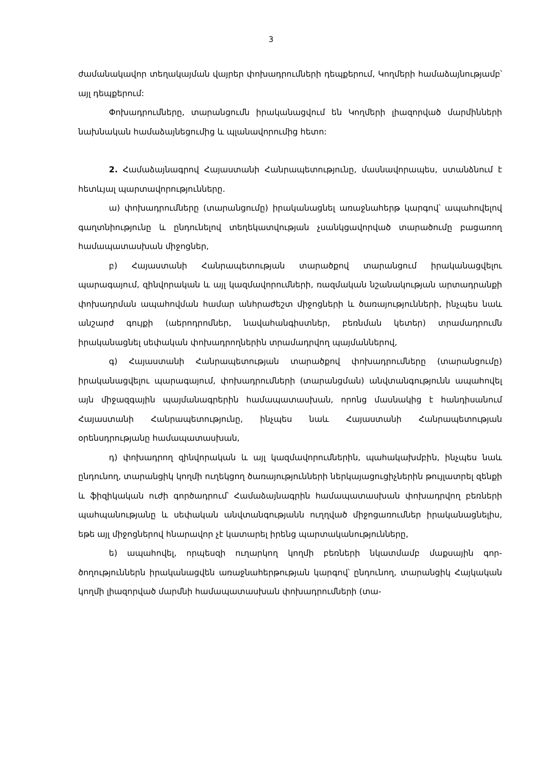3
ժամանակավոր տեղակայման վայրեր փոխադրումների դեպքերում, Կողմերի հա­մաձայնությամբ՝ այլ դեպքերում:
Փոխադրումները, տարանցումն իրականացվում են Կողմերի լիազորված մար­մինների նախնական համաձայնեցումից և պլանավորումից հետո:
2. Համաձայնագրով Հայաստանի Հանրապետությունը, մասնավորապես, ստանձնում է հետևյալ պարտավորությունները.
ա) փոխադրումները (տարանցումը) իրականացնել առաջնահերթ կարգով՝ ապահովելով գաղտնիությունը և ընդունելով տեղեկատվության չսանկցավորված տարածումը բացառող համապատասխան միջոցներ,
բ) Հայաստանի Հանրապետության տարածքով տարանցում իրականացվելու պարագայում, զինվորական և այլ կազմավորումների, ռազմական նշանակության արտադրանքի փոխադրման ապահովման համար անհրաժեշտ միջոցների և ծառա­յությունների, ինչպես նաև անշարժ գույքի (աերոդրոմներ, նավահանգիստներ, բեռն­ման կետեր) տրամադրումն իրականացնել սեփական փոխադրողներին տրամադր­վող պայմաններով,
գ) Հայաստանի Հանրապետության տարածքով փոխադրումները (տարանցու­մը) իրականացվելու պարագայում, փոխադրումների (տարանցման) անվտանգու­թյունն ապահովել այն միջազգային պայմանագրերին համապատասխան, որոնց մասնակից է հանդիսանում Հայաստանի Հանրապետությունը, ինչպես նաև Հայաս­տանի Հանրապետության օրենսդրությանը համապատասխան,
դ) փոխադրող զինվորական և այլ կազմավորումներին, պահակախմբին, ինչ­պես նաև ընդունող, տարանցիկ կողմի ուղեկցող ծառայությունների ներկայացուցիչ­ներին թույլատրել զենքի և ֆիզիկական ուժի գործադրում՝ Համաձայնագրին համա­պատասխան փոխադրվող բեռների պահպանությանը և սեփական անվտանգու­թյանն ուղղված միջոցառումներ իրականացնելիս, եթե այլ միջոցներով հնարավոր չէ կատարել իրենց պարտականությունները,
ե) ապահովել, որպեսզի ուղարկող կողմի բեռների նկատմամբ մաքսային գոր­ծողություններն իրականացվեն առաջնահերթության կարգով՝ ընդունող, տարանցիկ Հայկական կողմի լիազորված մարմնի համապատասխան փոխադրումների (տա-